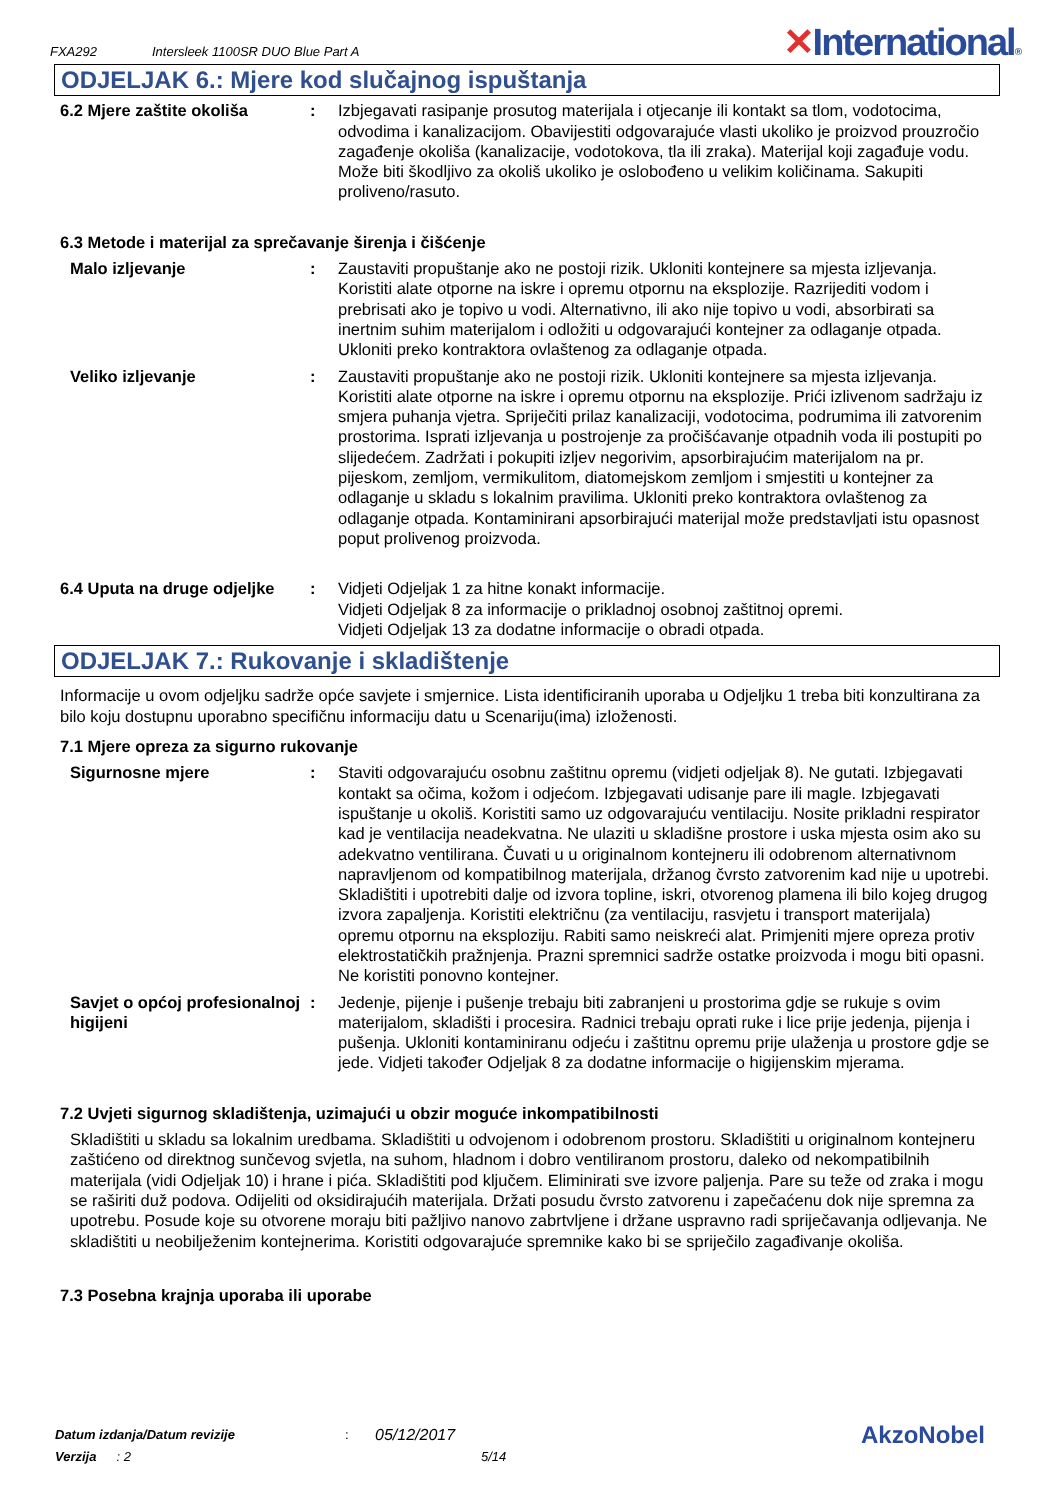FXA292 Intersleek 1100SR DUO Blue Part A
✕International®
ODJELJAK 6.: Mjere kod slučajnog ispuštanja
6.2 Mjere zaštite okoliša : Izbjegavati rasipanje prosutog materijala i otjecanje ili kontakt sa tlom, vodotocima, odvodima i kanalizacijom. Obavijestiti odgovarajuće vlasti ukoliko je proizvod prouzročio zagađenje okoliša (kanalizacije, vodotokova, tla ili zraka). Materijal koji zagađuje vodu. Može biti škodljivo za okoliš ukoliko je oslobođeno u velikim količinama. Sakupiti proliveno/rasuto.
6.3 Metode i materijal za sprečavanje širenja i čišćenje
Malo izljevanje : Zaustaviti propuštanje ako ne postoji rizik. Ukloniti kontejnere sa mjesta izljevanja. Koristiti alate otporne na iskre i opremu otpornu na eksplozije. Razrijediti vodom i prebrisati ako je topivo u vodi. Alternativno, ili ako nije topivo u vodi, absorbirati sa inertnim suhim materijalom i odložiti u odgovarajući kontejner za odlaganje otpada. Ukloniti preko kontraktora ovlaštenog za odlaganje otpada.
Veliko izljevanje : Zaustaviti propuštanje ako ne postoji rizik. Ukloniti kontejnere sa mjesta izljevanja. Koristiti alate otporne na iskre i opremu otpornu na eksplozije. Prići izlivenom sadržaju iz smjera puhanja vjetra. Spriječiti prilaz kanalizaciji, vodotocima, podrumima ili zatvorenim prostorima. Isprati izljevanja u postrojenje za pročišćavanje otpadnih voda ili postupiti po slijedećem. Zadržati i pokupiti izljev negorivim, apsorbirajućim materijalom na pr. pijeskom, zemljom, vermikulitom, diatomejskom zemljom i smjestiti u kontejner za odlaganje u skladu s lokalnim pravilima. Ukloniti preko kontraktora ovlaštenog za odlaganje otpada. Kontaminirani apsorbirajući materijal može predstavljati istu opasnost poput prolivenog proizvoda.
6.4 Uputa na druge odjeljke
: Vidjeti Odjeljak 1 za hitne konakt informacije.
Vidjeti Odjeljak 8 za informacije o prikladnoj osobnoj zaštitnoj opremi.
Vidjeti Odjeljak 13 za dodatne informacije o obradi otpada.
ODJELJAK 7.: Rukovanje i skladištenje
Informacije u ovom odjeljku sadrže opće savjete i smjernice. Lista identificiranih uporaba u Odjeljku 1 treba biti konzultirana za bilo koju dostupnu uporabno specifičnu informaciju datu u Scenariju(ima) izloženosti.
7.1 Mjere opreza za sigurno rukovanje
Sigurnosne mjere : Staviti odgovarajuću osobnu zaštitnu opremu (vidjeti odjeljak 8). Ne gutati. Izbjegavati kontakt sa očima, kožom i odjećom. Izbjegavati udisanje pare ili magle. Izbjegavati ispuštanje u okoliš. Koristiti samo uz odgovarajuću ventilaciju. Nosite prikladni respirator kad je ventilacija neadekvatna. Ne ulaziti u skladišne prostore i uska mjesta osim ako su adekvatno ventilirana. Čuvati u u originalnom kontejneru ili odobrenom alternativnom napravljenom od kompatibilnog materijala, držanog čvrsto zatvorenim kad nije u upotrebi. Skladištiti i upotrebiti dalje od izvora topline, iskri, otvorenog plamena ili bilo kojeg drugog izvora zapaljenja. Koristiti električnu (za ventilaciju, rasvjetu i transport materijala) opremu otpornu na eksploziju. Rabiti samo neiskreći alat. Primjeniti mjere opreza protiv elektrostatičkih pražnjenja. Prazni spremnici sadrže ostatke proizvoda i mogu biti opasni. Ne koristiti ponovno kontejner.
Savjet o općoj profesionalnoj higijeni
: Jedenje, pijenje i pušenje trebaju biti zabranjeni u prostorima gdje se rukuje s ovim materijalom, skladišti i procesira. Radnici trebaju oprati ruke i lice prije jedenja, pijenja i pušenja. Ukloniti kontaminiranu odjeću i zaštitnu opremu prije ulaženja u prostore gdje se jede. Vidjeti također Odjeljak 8 za dodatne informacije o higijenskim mjerama.
7.2 Uvjeti sigurnog skladištenja, uzimajući u obzir moguće inkompatibilnosti
Skladištiti u skladu sa lokalnim uredbama. Skladištiti u odvojenom i odobrenom prostoru. Skladištiti u originalnom kontejneru zaštićeno od direktnog sunčevog svjetla, na suhom, hladnom i dobro ventiliranom prostoru, daleko od nekompatibilnih materijala (vidi Odjeljak 10) i hrane i pića. Skladištiti pod ključem. Eliminirati sve izvore paljenja. Pare su teže od zraka i mogu se raširiti duž podova. Odijeliti od oksidirajućih materijala. Držati posudu čvrsto zatvorenu i zapečaćenu dok nije spremna za upotrebu. Posude koje su otvorene moraju biti pažljivo nanovo zabrtvljene i držane uspravno radi spriječavanja odljevanja. Ne skladištiti u neobilježenim kontejnerima. Koristiti odgovarajuće spremnike kako bi se spriječilo zagađivanje okoliša.
7.3 Posebna krajnja uporaba ili uporabe
Datum izdanja/Datum revizije: 05/12/2017 AkzoNobel
Verzija: 2 5/14